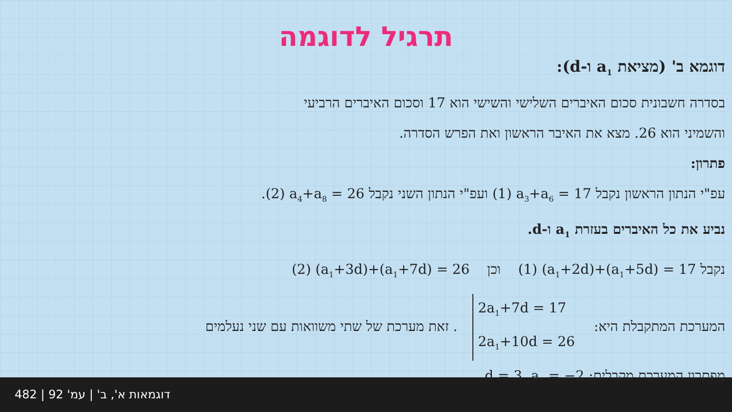תרגיל לדוגמה
דוגמא ב' (מציאת a<sub>1</sub> ו-d):
בסדרה חשבונית סכום האיברים השלישי והשישי הוא 17 וסכום האיברים הרביעי
והשמיני הוא 26. מצא את האיבר הראשון ואת הפרש הסדרה.
פתרון:
עפ"י הנתון הראשון נקבל (1) a<sub>3</sub>+a<sub>6</sub> = 17 ועפ"י הנתון השני נקבל (2) a<sub>4</sub>+a<sub>8</sub> = 26.
נביע את כל האיברים בעזרת a<sub>1</sub> ו-d.
נקבל (1) (a<sub>1</sub>+2d)+(a<sub>1</sub>+5d) = 17 וכן (2) (a<sub>1</sub>+3d)+(a<sub>1</sub>+7d) = 26
המערכת המתקבלת היא: 2a<sub>1</sub>+7d = 17
2a<sub>1</sub>+10d = 26. זאת מערכת של שתי משוואות עם שני נעלמים
מפתרון המערכת מקבלים: a<sub>1</sub> = −2, d = 3.
דוגמאות א', ב' | עמ' 92 | 482